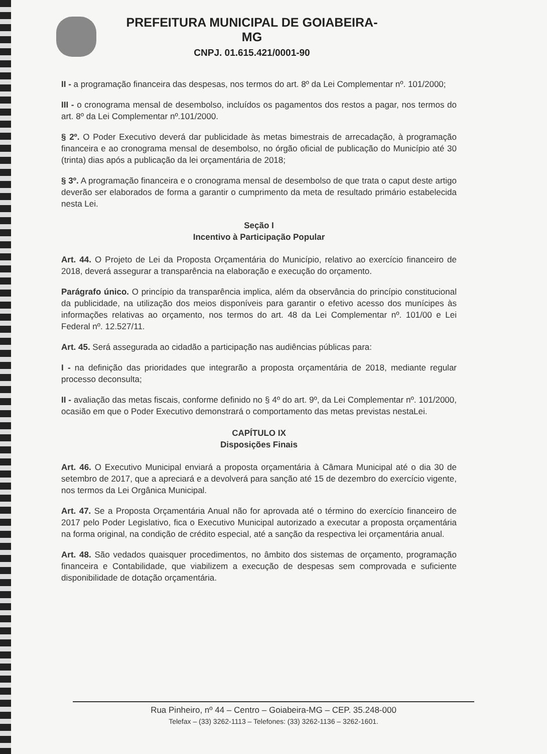PREFEITURA MUNICIPAL DE GOIABEIRA-MG
CNPJ. 01.615.421/0001-90
II - a programação financeira das despesas, nos termos do art. 8º da Lei Complementar nº. 101/2000;
III - o cronograma mensal de desembolso, incluídos os pagamentos dos restos a pagar, nos termos do art. 8º da Lei Complementar nº.101/2000.
§ 2º. O Poder Executivo deverá dar publicidade às metas bimestrais de arrecadação, à programação financeira e ao cronograma mensal de desembolso, no órgão oficial de publicação do Município até 30 (trinta) dias após a publicação da lei orçamentária de 2018;
§ 3º. A programação financeira e o cronograma mensal de desembolso de que trata o caput deste artigo deverão ser elaborados de forma a garantir o cumprimento da meta de resultado primário estabelecida nesta Lei.
Seção I
Incentivo à Participação Popular
Art. 44. O Projeto de Lei da Proposta Orçamentária do Município, relativo ao exercício financeiro de 2018, deverá assegurar a transparência na elaboração e execução do orçamento.
Parágrafo único. O princípio da transparência implica, além da observância do princípio constitucional da publicidade, na utilização dos meios disponíveis para garantir o efetivo acesso dos munícipes às informações relativas ao orçamento, nos termos do art. 48 da Lei Complementar nº. 101/00 e Lei Federal nº. 12.527/11.
Art. 45. Será assegurada ao cidadão a participação nas audiências públicas para:
I - na definição das prioridades que integrarão a proposta orçamentária de 2018, mediante regular processo deconsulta;
II - avaliação das metas fiscais, conforme definido no § 4º do art. 9º, da Lei Complementar nº. 101/2000, ocasião em que o Poder Executivo demonstrará o comportamento das metas previstas nestaLei.
CAPÍTULO IX
Disposições Finais
Art. 46. O Executivo Municipal enviará a proposta orçamentária à Câmara Municipal até o dia 30 de setembro de 2017, que a apreciará e a devolverá para sanção até 15 de dezembro do exercício vigente, nos termos da Lei Orgânica Municipal.
Art. 47. Se a Proposta Orçamentária Anual não for aprovada até o término do exercício financeiro de 2017 pelo Poder Legislativo, fica o Executivo Municipal autorizado a executar a proposta orçamentária na forma original, na condição de crédito especial, até a sanção da respectiva lei orçamentária anual.
Art. 48. São vedados quaisquer procedimentos, no âmbito dos sistemas de orçamento, programação financeira e Contabilidade, que viabilizem a execução de despesas sem comprovada e suficiente disponibilidade de dotação orçamentária.
Rua Pinheiro, nº 44 – Centro – Goiabeira-MG – CEP. 35.248-000
Telefax – (33) 3262-1113 – Telefones: (33) 3262-1136 – 3262-1601.